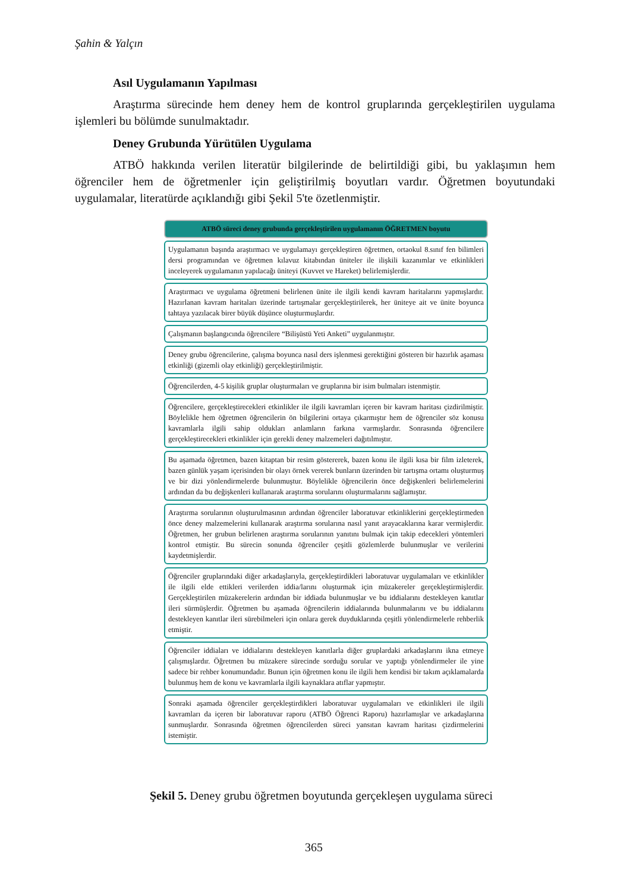Şahin & Yalçın
Asıl Uygulamanın Yapılması
Araştırma sürecinde hem deney hem de kontrol gruplarında gerçekleştirilen uygulama işlemleri bu bölümde sunulmaktadır.
Deney Grubunda Yürütülen Uygulama
ATBÖ hakkında verilen literatür bilgilerinde de belirtildiği gibi, bu yaklaşımın hem öğrenciler hem de öğretmenler için geliştirilmiş boyutları vardır. Öğretmen boyutundaki uygulamalar, literatürde açıklandığı gibi Şekil 5'te özetlenmiştir.
ATBÖ süreci deney grubunda gerçekleştirilen uygulamanın ÖĞRETMEN boyutu
Uygulamanın başında araştırmacı ve uygulamayı gerçekleştiren öğretmen, ortaokul 8.sınıf fen bilimleri dersi programından ve öğretmen kılavuz kitabından üniteler ile ilişkili kazanımlar ve etkinlikleri inceleyerek uygulamanın yapılacağı üniteyi (Kuvvet ve Hareket) belirlemişlerdir.
Araştırmacı ve uygulama öğretmeni belirlenen ünite ile ilgili kendi kavram haritalarını yapmışlardır. Hazırlanan kavram haritaları üzerinde tartışmalar gerçekleştirilerek, her üniteye ait ve ünite boyunca tahtaya yazılacak birer büyük düşünce oluşturmuşlardır.
Çalışmanın başlangıcında öğrencilere “Bilişüstü Yeti Anketi” uygulanmıştır.
Deney grubu öğrencilerine, çalışma boyunca nasıl ders işlenmesi gerektiğini gösteren bir hazırlık aşaması etkinliği (gizemli olay etkinliği) gerçekleştirilmiştir.
Öğrencilerden, 4-5 kişilik gruplar oluşturmaları ve gruplarına bir isim bulmaları istenmiştir.
Öğrencilere, gerçekleştirecekleri etkinlikler ile ilgili kavramları içeren bir kavram haritası çizdirilmiştir. Böylelikle hem öğretmen öğrencilerin ön bilgilerini ortaya çıkarmıştır hem de öğrenciler söz konusu kavramlarla ilgili sahip oldukları anlamların farkına varmışlardır. Sonrasında öğrencilere gerçekleştirecekleri etkinlikler için gerekli deney malzemeleri dağıtılmıştır.
Bu aşamada öğretmen, bazen kitaptan bir resim göstererek, bazen konu ile ilgili kısa bir film izleterek, bazen günlük yaşam içerisinden bir olayı örnek vererek bunların üzerinden bir tartışma ortamı oluşturmuş ve bir dizi yönlendirmelerde bulunmuştur. Böylelikle öğrencilerin önce değişkenleri belirlemelerini ardından da bu değişkenleri kullanarak araştırma sorularını oluşturmalarını sağlamıştır.
Araştırma sorularının oluşturulmasının ardından öğrenciler laboratuvar etkinliklerini gerçekleştirmeden önce deney malzemelerini kullanarak araştırma sorularına nasıl yanıt arayacaklarına karar vermişlerdir. Öğretmen, her grubun belirlenen araştırma sorularının yanıtını bulmak için takip edecekleri yöntemleri kontrol etmiştir. Bu sürecin sonunda öğrenciler çeşitli gözlemlerde bulunmuşlar ve verilerini kaydetmişlerdir.
Öğrenciler gruplarındaki diğer arkadaşlarıyla, gerçekleştirdikleri laboratuvar uygulamaları ve etkinlikler ile ilgili elde ettikleri verilerden iddia/larını oluşturmak için müzakereler gerçekleştirmişlerdir. Gerçekleştirilen müzakerelerin ardından bir iddiada bulunmuşlar ve bu iddialarını destekleyen kanıtlar ileri sürmüşlerdir. Öğretmen bu aşamada öğrencilerin iddialarında bulunmalarını ve bu iddialarını destekleyen kanıtlar ileri sürebilmeleri için onlara gerek duyduklarında çeşitli yönlendirmelerle rehberlik etmiştir.
Öğrenciler iddiaları ve iddialarını destekleyen kanıtlarla diğer gruplardaki arkadaşlarını ikna etmeye çalışmışlardır. Öğretmen bu müzakere sürecinde sorduğu sorular ve yaptığı yönlendirmeler ile yine sadece bir rehber konumundadır. Bunun için öğretmen konu ile ilgili hem kendisi bir takım açıklamalarda bulunmuş hem de konu ve kavramlarla ilgili kaynaklara atıflar yapmıştır.
Sonraki aşamada öğrenciler gerçekleştirdikleri laboratuvar uygulamaları ve etkinlikleri ile ilgili kavramları da içeren bir laboratuvar raporu (ATBÖ Öğrenci Raporu) hazırlamışlar ve arkadaşlarına sunmuşlardır. Sonrasında öğretmen öğrencilerden süreci yansıtan kavram haritası çizdirmelerini istemiştir.
Şekil 5. Deney grubu öğretmen boyutunda gerçekleşen uygulama süreci
365